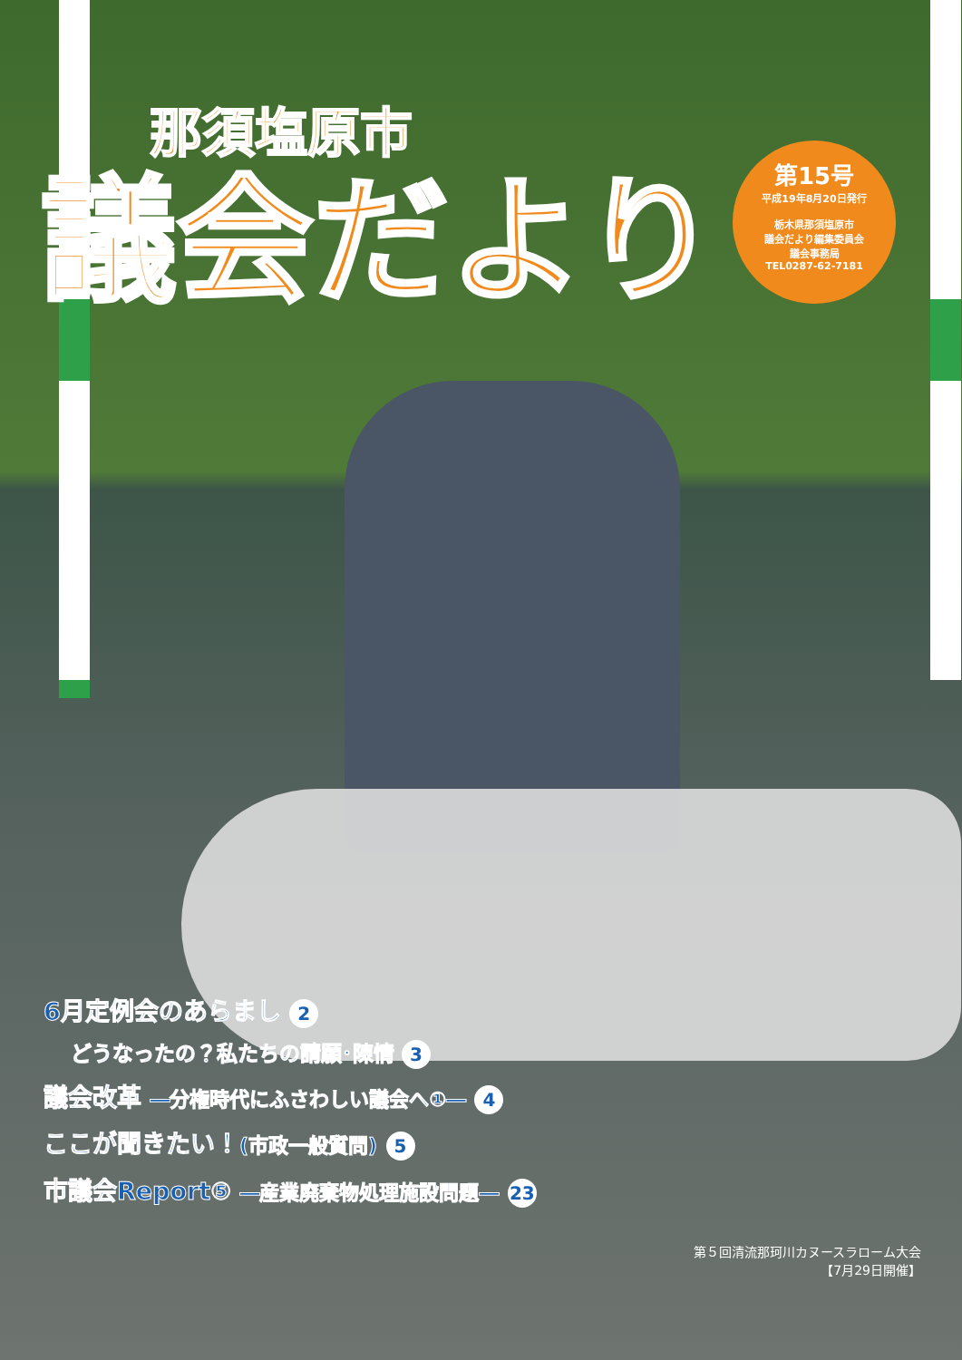那須塩原市
議会だより
第15号
平成19年8月20日発行
栃木県那須塩原市
議会だより編集委員会
議会事務局
TEL0287-62-7181
6月定例会のあらまし 2
どうなったの？私たちの請願･陳情 3
議会改革 ―分権時代にふさわしい議会へ①― 4
ここが聞きたい！(市政一般質問) 5
市議会Report⑤ ―産業廃棄物処理施設問題― 23
第５回清流那珂川カヌースラローム大会
【7月29日開催】